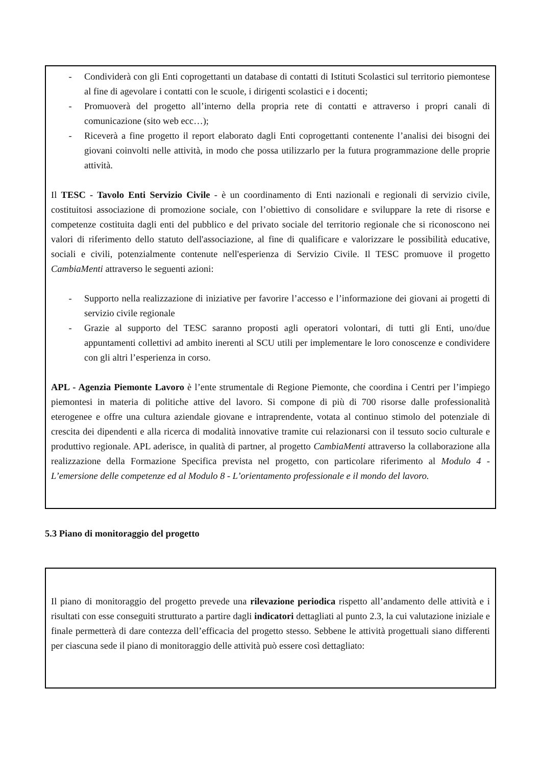- Condividerà con gli Enti coprogettanti un database di contatti di Istituti Scolastici sul territorio piemontese al fine di agevolare i contatti con le scuole, i dirigenti scolastici e i docenti;
- Promuoverà del progetto all’interno della propria rete di contatti e attraverso i propri canali di comunicazione (sito web ecc…);
- Riceverà a fine progetto il report elaborato dagli Enti coprogettanti contenente l’analisi dei bisogni dei giovani coinvolti nelle attività, in modo che possa utilizzarlo per la futura programmazione delle proprie attività.
Il TESC - Tavolo Enti Servizio Civile - è un coordinamento di Enti nazionali e regionali di servizio civile, costituitosi associazione di promozione sociale, con l’obiettivo di consolidare e sviluppare la rete di risorse e competenze costituita dagli enti del pubblico e del privato sociale del territorio regionale che si riconoscono nei valori di riferimento dello statuto dell'associazione, al fine di qualificare e valorizzare le possibilità educative, sociali e civili, potenzialmente contenute nell'esperienza di Servizio Civile. Il TESC promuove il progetto CambiaMenti attraverso le seguenti azioni:
- Supporto nella realizzazione di iniziative per favorire l’accesso e l’informazione dei giovani ai progetti di servizio civile regionale
- Grazie al supporto del TESC saranno proposti agli operatori volontari, di tutti gli Enti, uno/due appuntamenti collettivi ad ambito inerenti al SCU utili per implementare le loro conoscenze e condividere con gli altri l’esperienza in corso.
APL - Agenzia Piemonte Lavoro è l’ente strumentale di Regione Piemonte, che coordina i Centri per l’impiego piemontesi in materia di politiche attive del lavoro. Si compone di più di 700 risorse dalle professionalità eterogenee e offre una cultura aziendale giovane e intraprendente, votata al continuo stimolo del potenziale di crescita dei dipendenti e alla ricerca di modalità innovative tramite cui relazionarsi con il tessuto socio culturale e produttivo regionale. APL aderisce, in qualità di partner, al progetto CambiaMenti attraverso la collaborazione alla realizzazione della Formazione Specifica prevista nel progetto, con particolare riferimento al Modulo 4 - L’emersione delle competenze ed al Modulo 8 - L’orientamento professionale e il mondo del lavoro.
5.3 Piano di monitoraggio del progetto
Il piano di monitoraggio del progetto prevede una rilevazione periodica rispetto all’andamento delle attività e i risultati con esse conseguiti strutturato a partire dagli indicatori dettagliati al punto 2.3, la cui valutazione iniziale e finale permetterà di dare contezza dell’efficacia del progetto stesso. Sebbene le attività progettuali siano differenti per ciascuna sede il piano di monitoraggio delle attività può essere così dettagliato: